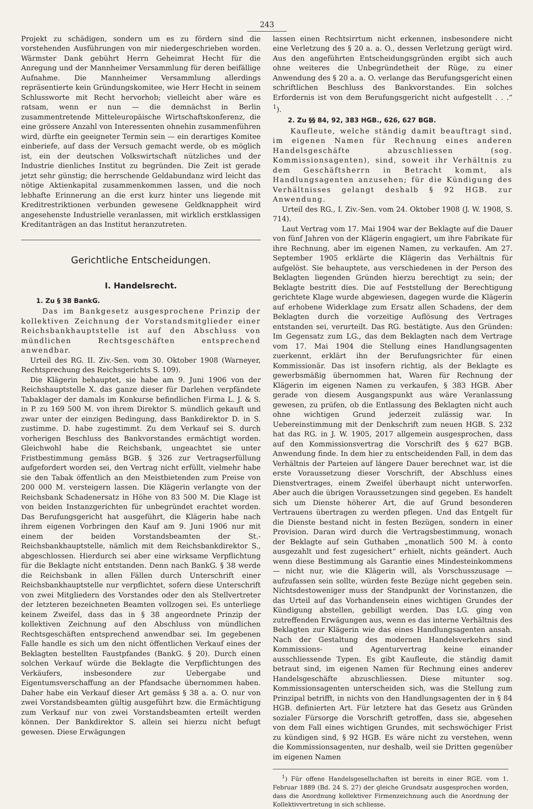243
Projekt zu schädigen, sondern um es zu fördern sind die vorstehenden Ausführungen von mir niedergeschrieben worden. Wärmster Dank gebührt Herrn Geheimrat Hecht für die Anregung und der Mannheimer Versammlung für deren beifällige Aufnahme. Die Mannheimer Versammlung allerdings repräsentierte kein Gründungskomitee, wie Herr Hecht in seinem Schlussworte mit Recht hervorhob; vielleicht aber wäre es ratsam, wenn er nun — die demnächst in Berlin zusammentretende Mitteleuropäische Wirtschaftskonferenz, die eine grössere Anzahl von Interessenten ohnehin zusammenführen wird, dürfte ein geeigneter Termin sein — ein derartiges Komitee einberiefe, auf dass der Versuch gemacht werde, ob es möglich ist, ein der deutschen Volkswirtschaft nützliches und der Industrie dienliches Institut zu begründen. Die Zeit ist gerade jetzt sehr günstig; die herrschende Geldabundanz wird leicht das nötige Aktienkapital zusammenkommen lassen, und die noch lebhafte Erinnerung an die erst kurz hinter uns liegende mit Kreditrestriktionen verbunden gewesene Geldknappheit wird angesehenste Industrielle veranlassen, mit wirklich erstklassigen Kreditanträgen an das Institut heranzutreten.
Gerichtliche Entscheidungen.
I. Handelsrecht.
1. Zu § 38 BankG.
Das im Bankgesetz ausgesprochene Prinzip der kollektiven Zeichnung der Vorstandsmitglieder einer Reichsbankhauptstelle ist auf den Abschluss von mündlichen Rechtsgeschäften entsprechend anwendbar.
Urteil des RG. II. Ziv.-Sen. vom 30. Oktober 1908 (Warneyer, Rechtsprechung des Reichsgerichts S. 109).
Die Klägerin behauptet, sie habe am 9. Juni 1906 von der Reichshauptstelle X. das ganze dieser für Darlehen verpfändete Tabaklager der damals im Konkurse befindlichen Firma L. J. & S. in P. zu 169 500 M. von ihrem Direktor S. mündlich gekauft und zwar unter der einzigen Bedingung, dass Bankdirektor D. in S. zustimme. D. habe zugestimmt. Zu dem Verkauf sei S. durch vorherigen Beschluss des Bankvorstandes ermächtigt worden. Gleichwohl habe die Reichsbank, ungeachtet sie unter Fristbestimmung gemäss BGB. § 326 zur Vertragserfüllung aufgefordert worden sei, den Vertrag nicht erfüllt, vielmehr habe sie den Tabak öffentlich an den Meistbietenden zum Preise von 200 000 M. versteigern lassen. Die Klägerin verlangte von der Reichsbank Schadenersatz in Höhe von 83 500 M. Die Klage ist von beiden Instanzgerichten für unbegründet erachtet worden. Das Berufungsgericht hat ausgeführt, die Klägerin habe nach ihrem eigenen Vorbringen den Kauf am 9. Juni 1906 nur mit einem der beiden Vorstandsbeamten der St.-Reichsbankhauptstelle, nämlich mit dem Reichsbankdirektor S., abgeschlossen. Hierdurch sei aber eine wirksame Verpflichtung für die Beklagte nicht entstanden. Denn nach BankG. § 38 werde die Reichsbank in allen Fällen durch Unterschrift einer Reichsbankhauptstelle nur verpflichtet, sofern diese Unterschrift von zwei Mitgliedern des Vorstandes oder den als Stellvertreter der letzteren bezeichneten Beamten vollzogen sei. Es unterliege keinem Zweifel, dass das in § 38 angeordnete Prinzip der kollektiven Zeichnung auf den Abschluss von mündlichen Rechtsgeschäften entsprechend anwendbar sei. Im gegebenen Falle handle es sich um den nicht öffentlichen Verkauf eines der Beklagten bestellten Faustpfandes (BankG. § 20). Durch einen solchen Verkauf würde die Beklagte die Verpflichtungen des Verkäufers, insbesondere zur Uebergabe und Eigentumsverschaffung an der Pfandsache übernommen haben. Daher habe ein Verkauf dieser Art gemäss § 38 a. a. O. nur von zwei Vorstandsbeamten gültig ausgeführt bzw. die Ermächtigung zum Verkauf nur von zwei Vorstandsbeamten erteilt werden können. Der Bankdirektor S. allein sei hierzu nicht befugt gewesen. Diese Erwägungen
lassen einen Rechtsirrtum nicht erkennen, insbesondere nicht eine Verletzung des § 20 a. a. O., dessen Verletzung gerügt wird. Aus den angeführten Entscheidungsgründen ergibt sich auch ohne weiteres die Unbegründetheit der Rüge, zu einer Anwendung des § 20 a. a. O. verlange das Berufungsgericht einen schriftlichen Beschluss des Bankvorstandes. Ein solches Erfordernis ist von dem Berufungsgericht nicht aufgestellt . . .“ <sup>1</sup>).
2. Zu §§ 84, 92, 383 HGB., 626, 627 BGB.
Kaufleute, welche ständig damit beauftragt sind, im eigenen Namen für Rechnung eines anderen Handelsgeschäfte abzuschliessen (sog. Kommissionsagenten), sind, soweit ihr Verhältnis zu dem Geschäftsherrn in Betracht kommt, als Handlungsagenten anzusehen; für die Kündigung des Verhältnisses gelangt deshalb § 92 HGB. zur Anwendung.
Urteil des RG., I. Ziv.-Sen. vom 24. Oktober 1908 (J. W. 1908, S. 714).
Laut Vertrag vom 17. Mai 1904 war der Beklagte auf die Dauer von fünf Jahren von der Klägerin engagiert, um ihre Fabrikate für ihre Rechnung, aber im eigenen Namen, zu verkaufen. Am 27. September 1905 erklärte die Klägerin das Verhältnis für aufgelöst. Sie behauptete, aus verschiedenen in der Person des Beklagten liegenden Gründen hierzu berechtigt zu sein; der Beklagte bestritt dies. Die auf Feststellung der Berechtigung gerichtete Klage wurde abgewiesen, dagegen wurde die Klägerin auf erhobene Widerklage zum Ersatz allen Schadens, der dem Beklagten durch die vorzeitige Auflösung des Vertrages entstanden sei, verurteilt. Das RG. bestätigte. Aus den Gründen: Im Gegensatz zum LG., das dem Beklagten nach dem Vertrage vom 17. Mai 1904 die Stellung eines Handlungsagenten zuerkennt, erklärt ihn der Berufungsrichter für einen Kommissionär. Das ist insofern richtig, als der Beklagte es gewerbsmäßig übernommen hat, Waren für Rechnung der Klägerin im eigenen Namen zu verkaufen, § 383 HGB. Aber gerade von diesem Ausgangspunkt aus wäre Veranlassung gewesen, zu prüfen, ob die Entlassung des Beklagten nicht auch ohne wichtigen Grund jederzeit zulässig war. In Uebereinstimmung mit der Denkschrift zum neuen HGB. S. 232 hat das RG. in J. W. 1905, 2017 allgemein ausgesprochen, dass auf den Kommissionsvertrag die Vorschrift des § 627 BGB. Anwendung finde. In dem hier zu entscheidenden Fall, in dem das Verhältnis der Parteien auf längere Dauer berechnet war, ist die erste Voraussetzung dieser Vorschrift, der Abschluss eines Dienstvertrages, einem Zweifel überhaupt nicht unterworfen. Aber auch die übrigen Voraussetzungen sind gegeben. Es handelt sich um Dienste höherer Art, die auf Grund besonderen Vertrauens übertragen zu werden pflegen. Und das Entgelt für die Dienste bestand nicht in festen Bezügen, sondern in einer Provision. Daran wird durch die Vertragsbestimmung, wonach der Beklagte auf sein Guthaben „monatlich 500 M. à conto ausgezahlt und fest zugesichert“ erhielt, nichts geändert. Auch wenn diese Bestimmung als Garantie eines Mindesteinkommens — nicht nur, wie die Klägerin will, als Vorschusszusage — aufzufassen sein sollte, würden feste Bezüge nicht gegeben sein. Nichtsdestoweniger muss der Standpunkt der Vorinstanzen, die das Urteil auf das Vorhandensein eines wichtigen Grundes der Kündigung abstellen, gebilligt werden. Das LG. ging von zutreffenden Erwägungen aus, wenn es das interne Verhältnis des Beklagten zur Klägerin wie das eines Handlungsagenten ansah. Nach der Gestaltung des modernen Handelsverkehrs sind Kommissions- und Agenturvertrag keine einander ausschliessende Typen. Es gibt Kaufleute, die ständig damit betraut sind, im eigenen Namen für Rechnung eines anderev Handelsgeschäfte abzuschliessen. Diese mitunter sog. Kommissionsagenten unterscheiden sich, was die Stellung zum Prinzipal betrifft, in nichts von den Handlungsagenten der in § 84 HGB. definierten Art. Für letztere hat das Gesetz aus Gründen sozialer Fürsorge die Vorschrift getroffen, dass sie, abgesehen von dem Fall eines wichtigen Grundes, mit sechswöchiger Frist zu kündigen sind, § 92 HGB. Es wäre nicht zu verstehen, wenn die Kommissionsagenten, nur deshalb, weil sie Dritten gegenüber im eigenen Namen
<sup>1</sup>) Für offene Handelsgesellschaften ist bereits in einer RGE. vom 1. Februar 1889 (Bd. 24 S. 27) der gleiche Grundsatz ausgesprochen worden, dass die Anordnung kollektiver Firmenzeichnung auch die Anordnung der Kollektivvertretung in sich schliesse.